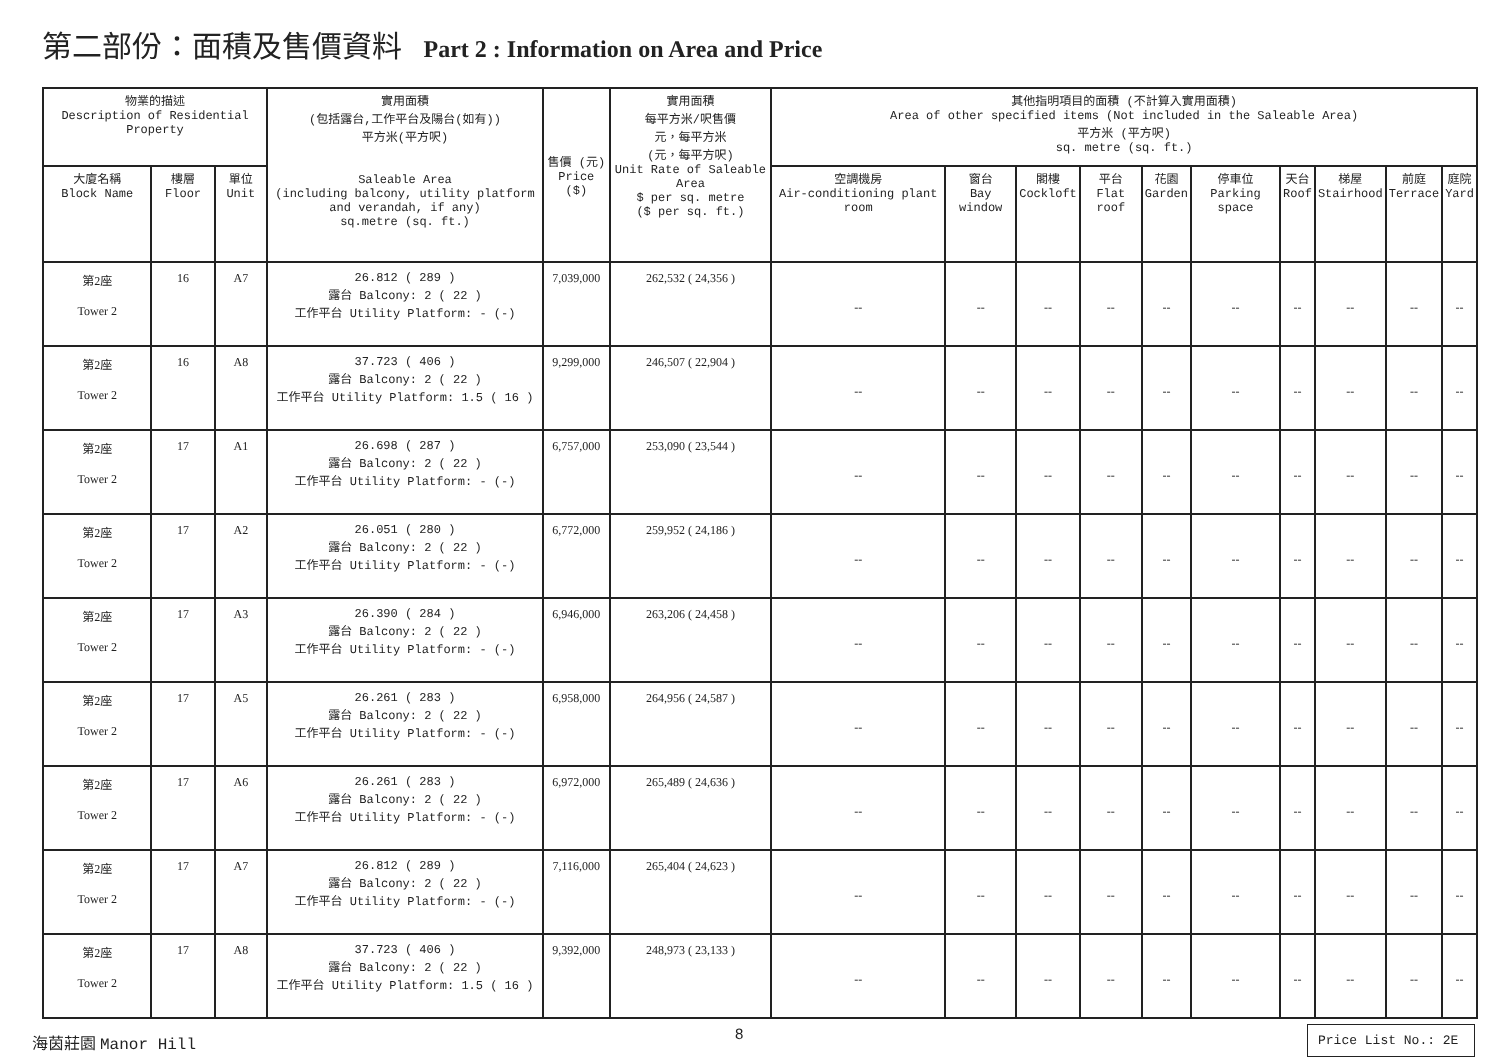第二部份：面積及售價資料 Part 2 : Information on Area and Price
| 物業的描述 Description of Residential Property | | | 實用面積 (包括露台,工作平台及陽台(如有)) 平方米(平方呎) Saleable Area (including balcony, utility platform and verandah, if any) sq.metre (sq. ft.) | 售價 (元) Price ($) | 實用面積 每平方米/呎售價 元，每平方米 (元，每平方呎) Unit Rate of Saleable Area $ per sq. metre ($ per sq. ft.) | 其他指明項目的面積 (不計算入實用面積) Area of other specified items (Not included in the Saleable Area) 平方米 (平方呎) sq. metre (sq. ft.) | | | | | | | | | |
| --- | --- | --- | --- | --- | --- | --- | --- | --- | --- | --- | --- | --- | --- | --- | --- |
| 大廈名稱 Block Name | 樓層 Floor | 單位 Unit | | | | 空調機房 Air-conditioning plant room | 窗台 Bay window | 閣樓 Cockloft | 平台 Flat roof | 花園 Garden | 停車位 Parking space | 天台 Roof | 梯屋 Stairhood | 前庭 Terrace | 庭院 Yard |
| 第2座 Tower 2 | 16 | A7 | 26.812 ( 289 ) 露台 Balcony: 2 ( 22 ) 工作平台 Utility Platform: - (-) | 7,039,000 | 262,532 ( 24,356 ) | -- | -- | -- | -- | -- | -- | -- | -- | -- | -- |
| 第2座 Tower 2 | 16 | A8 | 37.723 ( 406 ) 露台 Balcony: 2 ( 22 ) 工作平台 Utility Platform: 1.5 ( 16 ) | 9,299,000 | 246,507 ( 22,904 ) | -- | -- | -- | -- | -- | -- | -- | -- | -- | -- |
| 第2座 Tower 2 | 17 | A1 | 26.698 ( 287 ) 露台 Balcony: 2 ( 22 ) 工作平台 Utility Platform: - (-) | 6,757,000 | 253,090 ( 23,544 ) | -- | -- | -- | -- | -- | -- | -- | -- | -- | -- |
| 第2座 Tower 2 | 17 | A2 | 26.051 ( 280 ) 露台 Balcony: 2 ( 22 ) 工作平台 Utility Platform: - (-) | 6,772,000 | 259,952 ( 24,186 ) | -- | -- | -- | -- | -- | -- | -- | -- | -- | -- |
| 第2座 Tower 2 | 17 | A3 | 26.390 ( 284 ) 露台 Balcony: 2 ( 22 ) 工作平台 Utility Platform: - (-) | 6,946,000 | 263,206 ( 24,458 ) | -- | -- | -- | -- | -- | -- | -- | -- | -- | -- |
| 第2座 Tower 2 | 17 | A5 | 26.261 ( 283 ) 露台 Balcony: 2 ( 22 ) 工作平台 Utility Platform: - (-) | 6,958,000 | 264,956 ( 24,587 ) | -- | -- | -- | -- | -- | -- | -- | -- | -- | -- |
| 第2座 Tower 2 | 17 | A6 | 26.261 ( 283 ) 露台 Balcony: 2 ( 22 ) 工作平台 Utility Platform: - (-) | 6,972,000 | 265,489 ( 24,636 ) | -- | -- | -- | -- | -- | -- | -- | -- | -- | -- |
| 第2座 Tower 2 | 17 | A7 | 26.812 ( 289 ) 露台 Balcony: 2 ( 22 ) 工作平台 Utility Platform: - (-) | 7,116,000 | 265,404 ( 24,623 ) | -- | -- | -- | -- | -- | -- | -- | -- | -- | -- |
| 第2座 Tower 2 | 17 | A8 | 37.723 ( 406 ) 露台 Balcony: 2 ( 22 ) 工作平台 Utility Platform: 1.5 ( 16 ) | 9,392,000 | 248,973 ( 23,133 ) | -- | -- | -- | -- | -- | -- | -- | -- | -- | -- |
海茵莊園 Manor Hill 8 Price List No.: 2E